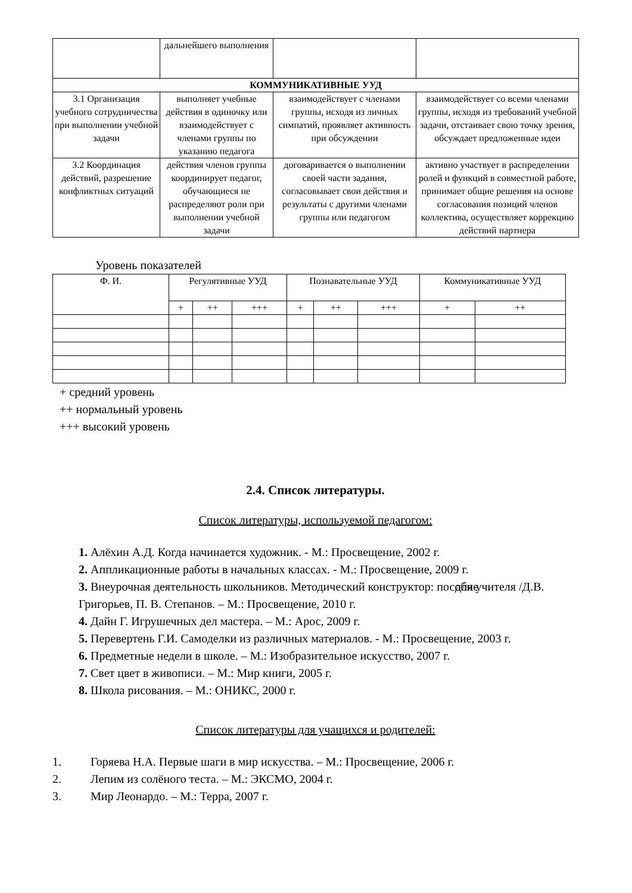| | дальнейшего выполнения | | |
| КОММУНИКАТИВНЫЕ УУД | | | |
| 3.1 Организация учебного сотрудничества при выполнении учебной задачи | выполняет учебные действия в одиночку или взаимодействует с членами группы по указанию педагога | взаимодействует с членами группы, исходя из личных симпатий, проявляет активность при обсуждении | взаимодействует со всеми членами группы, исходя из требований учебной задачи, отстаивает свою точку зрения, обсуждает предложенные идеи |
| 3.2 Координация действий, разрешение конфликтных ситуаций | действия членов группы координирует педагог, обучающиеся не распределяют роли при выполнении учебной задачи | договаривается о выполнении своей части задания, согласовывает свои действия и результаты с другими членами группы или педагогом | активно участвует в распределении ролей и функций в совместной работе, принимает общие решения на основе согласования позиций членов коллектива, осуществляет коррекцию действий партнера |
Уровень показателей
| Ф. И. | Регулятивные УУД | | | Познавательные УУД | | | Коммуникативные УУД | |
| --- | --- | --- | --- | --- | --- | --- | --- | --- |
| | + | ++ | +++ | + | ++ | +++ | + | ++ |
+ средний уровень
++ нормальный уровень
+++ высокий уровень
2.4. Список литературы.
Список литературы, используемой педагогом:
1. Алёхин А.Д. Когда начинается художник. - М.: Просвещение, 2002 г.
2. Аппликационные работы в начальных классах. - М.: Просвещение, 2009 г.
3. Внеурочная деятельность школьников. Методический конструктор: пособие для учителя /Д.В. Григорьев, П. В. Степанов. – М.: Просвещение, 2010 г.
4. Дайн Г. Игрушечных дел мастера. – М.: Арос, 2009 г.
5. Перевертень Г.И. Самоделки из различных материалов. - М.: Просвещение, 2003 г.
6. Предметные недели в школе. – М.: Изобразительное искусство, 2007 г.
7. Свет цвет в живописи. – М.: Мир книги, 2005 г.
8. Школа рисования. – М.: ОНИКС, 2000 г.
Список литературы для учащихся и родителей:
1. Горяева Н.А. Первые шаги в мир искусства. – М.: Просвещение, 2006 г.
2. Лепим из солёного теста. – М.: ЭКСМО, 2004 г.
3. Мир Леонардо. – М.: Терра, 2007 г.